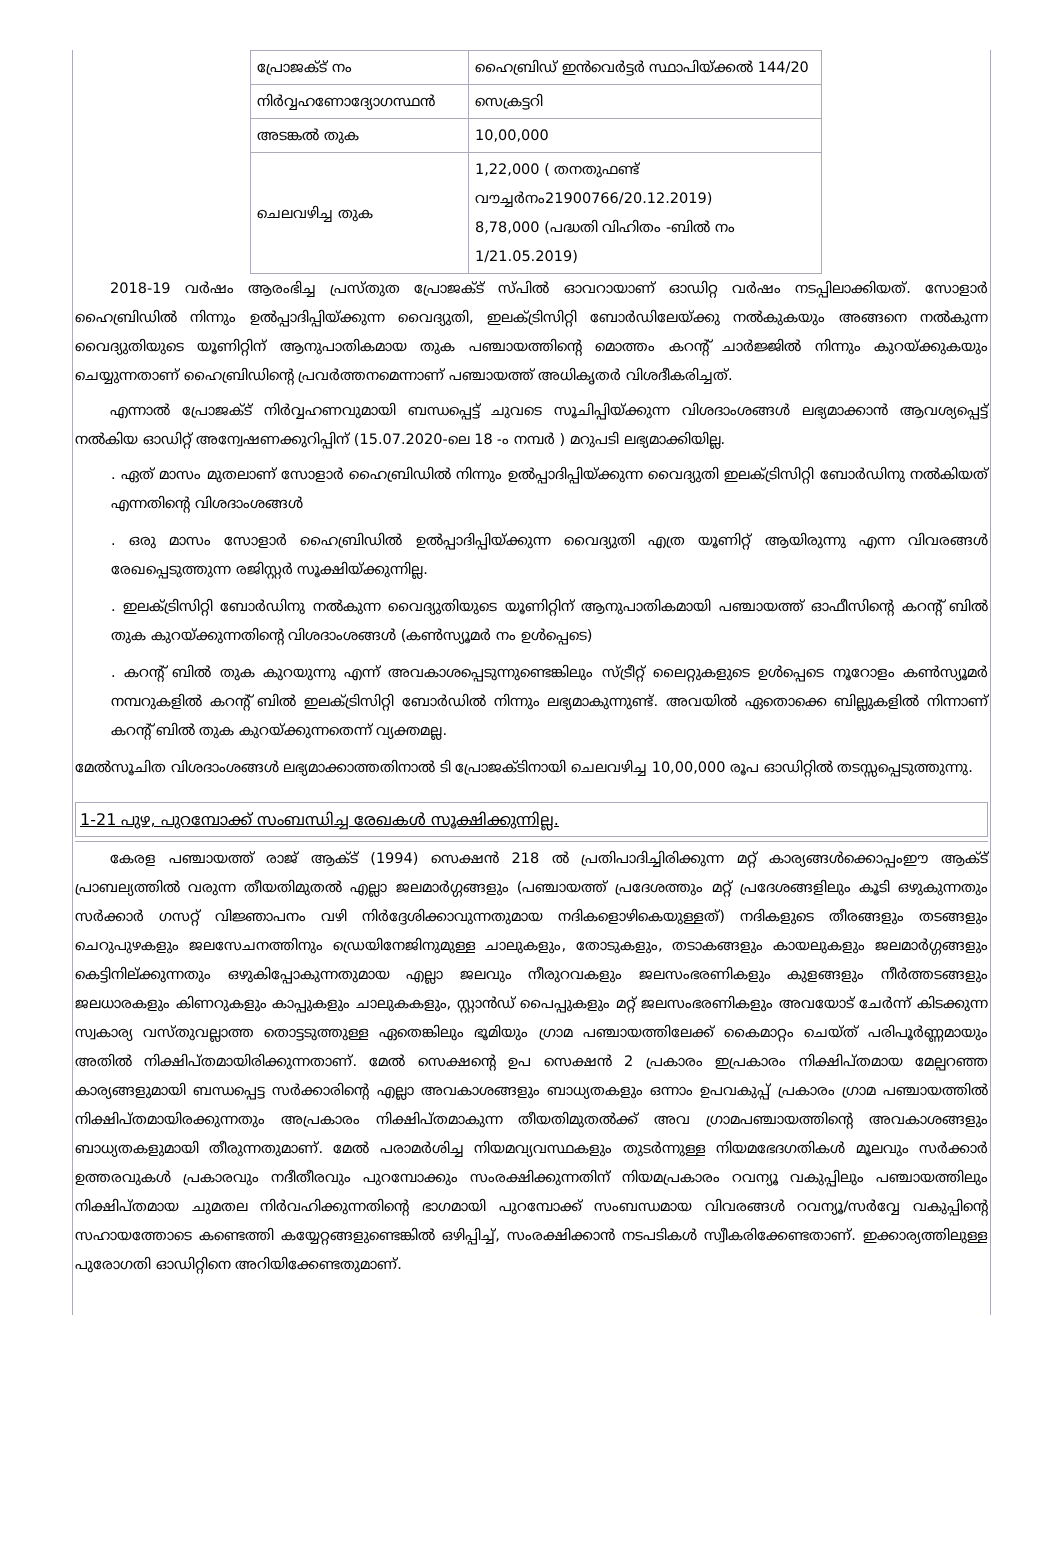| പ്രോജക്ട് നം | ഹൈബ്രിഡ് ഇൻവെർട്ടർ സ്ഥാപിയ്ക്കൽ 144/20 |
| നിർവ്വഹണോദ്യോഗസ്ഥൻ | സെക്രട്ടറി |
| അടങ്കൽ തുക | 10,00,000 |
| ചെലവഴിച്ച തുക | 1,22,000 ( തനതുഫണ്ട് വൗച്ചർനം21900766/20.12.2019) 8,78,000 (പദ്ധതി വിഹിതം -ബിൽ നം 1/21.05.2019) |
2018-19 വർഷം ആരംഭിച്ച പ്രസ്തുത പ്രോജക്ട് സ്പിൽ ഓവറായാണ് ഓഡിറ്റ വർഷം നടപ്പിലാക്കിയത്. സോളാർ ഹൈബ്രിഡിൽ നിന്നും ഉൽപ്പാദിപ്പിയ്ക്കുന്ന വൈദ്യുതി, ഇലക്ട്രിസിറ്റി ബോർഡിലേയ്ക്കു നൽകുകയും അങ്ങനെ നൽകുന്ന വൈദ്യുതിയുടെ യൂണിറ്റിന് ആനുപാതികമായ തുക പഞ്ചായത്തിന്റെ മൊത്തം കറന്റ് ചാർജ്ജിൽ നിന്നും കുറയ്ക്കുകയും ചെയ്യുന്നതാണ് ഹൈബ്രിഡിന്റെ പ്രവർത്തനമെന്നാണ് പഞ്ചായത്ത് അധികൃതർ വിശദീകരിച്ചത്.
എന്നാൽ പ്രോജക്ട് നിർവ്വഹണവുമായി ബന്ധപ്പെട്ട് ചുവടെ സൂചിപ്പിയ്ക്കുന്ന വിശദാംശങ്ങൾ ലഭ്യമാക്കാൻ ആവശ്യപ്പെട്ട് നൽകിയ ഓഡിറ്റ് അന്വേഷണക്കുറിപ്പിന് (15.07.2020-ലെ 18 -ം നമ്പർ ) മറുപടി ലഭ്യമാക്കിയില്ല.
. ഏത് മാസം മുതലാണ് സോളാർ ഹൈബ്രിഡിൽ നിന്നും ഉൽപ്പാദിപ്പിയ്ക്കുന്ന വൈദ്യുതി ഇലക്ട്രിസിറ്റി ബോർഡിനു നൽകിയത് എന്നതിന്റെ വിശദാംശങ്ങൾ
. ഒരു മാസം സോളാർ ഹൈബ്രിഡിൽ ഉൽപ്പാദിപ്പിയ്ക്കുന്ന വൈദ്യുതി എത്ര യൂണിറ്റ് ആയിരുന്നു എന്ന വിവരങ്ങൾ രേഖപ്പെടുത്തുന്ന രജിസ്റ്റർ സൂക്ഷിയ്ക്കുന്നില്ല.
. ഇലക്ട്രിസിറ്റി ബോർഡിനു നൽകുന്ന വൈദ്യുതിയുടെ യൂണിറ്റിന് ആനുപാതികമായി പഞ്ചായത്ത് ഓഫീസിന്റെ കറന്റ് ബിൽ തുക കുറയ്ക്കുന്നതിന്റെ വിശദാംശങ്ങൾ (കൺസ്യൂമർ നം ഉൾപ്പെടെ)
. കറന്റ് ബിൽ തുക കുറയുന്നു എന്ന് അവകാശപ്പെടുന്നുണ്ടെങ്കിലും സ്ട്രീറ്റ് ലൈറ്റുകളുടെ ഉൾപ്പെടെ നൂറോളം കൺസ്യൂമർ നമ്പറുകളിൽ കറന്റ് ബിൽ ഇലക്ട്രിസിറ്റി ബോർഡിൽ നിന്നും ലഭ്യമാകുന്നുണ്ട്. അവയിൽ ഏതൊക്കെ ബില്ലുകളിൽ നിന്നാണ് കറന്റ് ബിൽ തുക കുറയ്ക്കുന്നതെന്ന് വ്യക്തമല്ല.
മേൽസൂചിത വിശദാംശങ്ങൾ ലഭ്യമാക്കാത്തതിനാൽ ടി പ്രോജക്ടിനായി ചെലവഴിച്ച 10,00,000 രൂപ ഓഡിറ്റിൽ തടസ്സപ്പെടുത്തുന്നു.
1-21 പുഴ, പുറമ്പോക്ക് സംബന്ധിച്ച രേഖകൾ സൂക്ഷിക്കുന്നില്ല.
കേരള പഞ്ചായത്ത് രാജ് ആക്ട് (1994) സെക്ഷൻ 218 ൽ പ്രതിപാദിച്ചിരിക്കുന്ന മറ്റ് കാര്യങ്ങൾക്കൊപ്പംഈ ആക്ട് പ്രാബല്യത്തിൽ വരുന്ന തീയതിമുതൽ എല്ലാ ജലമാർഗ്ഗങ്ങളും (പഞ്ചായത്ത് പ്രദേശത്തും മറ്റ് പ്രദേശങ്ങളിലും കൂടി ഒഴുകുന്നതും സർക്കാർ ഗസറ്റ് വിജ്ഞാപനം വഴി നിർദ്ദേശിക്കാവുന്നതുമായ നദികളൊഴികെയുള്ളത്) നദികളുടെ തീരങ്ങളും തടങ്ങളും ചെറുപുഴകളും ജലസേചനത്തിനും ഡ്രെയിനേജിനുമുള്ള ചാലുകളും, തോടുകളും, തടാകങ്ങളും കായലുകളും ജലമാർഗ്ഗങ്ങളും കെട്ടിനില്ക്കുന്നതും ഒഴുകിപ്പോകുന്നതുമായ എല്ലാ ജലവും നീരുറവകളും ജലസംഭരണികളും കുളങ്ങളും നീർത്തടങ്ങളും ജലധാരകളും കിണറുകളും കാപ്പുകളും ചാലുകകളും, സ്റ്റാൻഡ് പൈപ്പുകളും മറ്റ് ജലസംഭരണികളും അവയോട് ചേർന്ന് കിടക്കുന്ന സ്വകാര്യ വസ്തുവല്ലാത്ത തൊട്ടടുത്തുള്ള ഏതെങ്കിലും ഭൂമിയും ഗ്രാമ പഞ്ചായത്തിലേക്ക് കൈമാറ്റം ചെയ്ത് പരിപൂർണ്ണമായും അതിൽ നിക്ഷിപ്തമായിരിക്കുന്നതാണ്. മേൽ സെക്ഷന്റെ ഉപ സെക്ഷൻ 2 പ്രകാരം ഇപ്രകാരം നിക്ഷിപ്തമായ മേല്പറഞ്ഞ കാര്യങ്ങളുമായി ബന്ധപ്പെട്ട സർക്കാരിന്റെ എല്ലാ അവകാശങ്ങളും ബാധ്യതകളും ഒന്നാം ഉപവകുപ്പ് പ്രകാരം ഗ്രാമ പഞ്ചായത്തിൽ നിക്ഷിപ്തമായിരക്കുന്നതും അപ്രകാരം നിക്ഷിപ്തമാകുന്ന തീയതിമുതൽക്ക് അവ ഗ്രാമപഞ്ചായത്തിന്റെ അവകാശങ്ങളും ബാധ്യതകളുമായി തീരുന്നതുമാണ്. മേൽ പരാമർശിച്ച നിയമവ്യവസ്ഥകളും തുടർന്നുള്ള നിയമഭേദഗതികൾ മൂലവും സർക്കാർ ഉത്തരവുകൾ പ്രകാരവും നദീതീരവും പുറമ്പോക്കും സംരക്ഷിക്കുന്നതിന് നിയമപ്രകാരം റവന്യൂ വകുപ്പിലും പഞ്ചായത്തിലും നിക്ഷിപ്തമായ ചുമതല നിർവഹിക്കുന്നതിന്റെ ഭാഗമായി പുറമ്പോക്ക് സംബന്ധമായ വിവരങ്ങൾ റവന്യൂ/സർവ്വേ വകുപ്പിന്റെ സഹായത്തോടെ കണ്ടെത്തി കയ്യേറ്റങ്ങളുണ്ടെങ്കിൽ ഒഴിപ്പിച്ച്, സംരക്ഷിക്കാൻ നടപടികൾ സ്വീകരിക്കേണ്ടതാണ്. ഇക്കാര്യത്തിലുള്ള പുരോഗതി ഓഡിറ്റിനെ അറിയിക്കേണ്ടതുമാണ്.